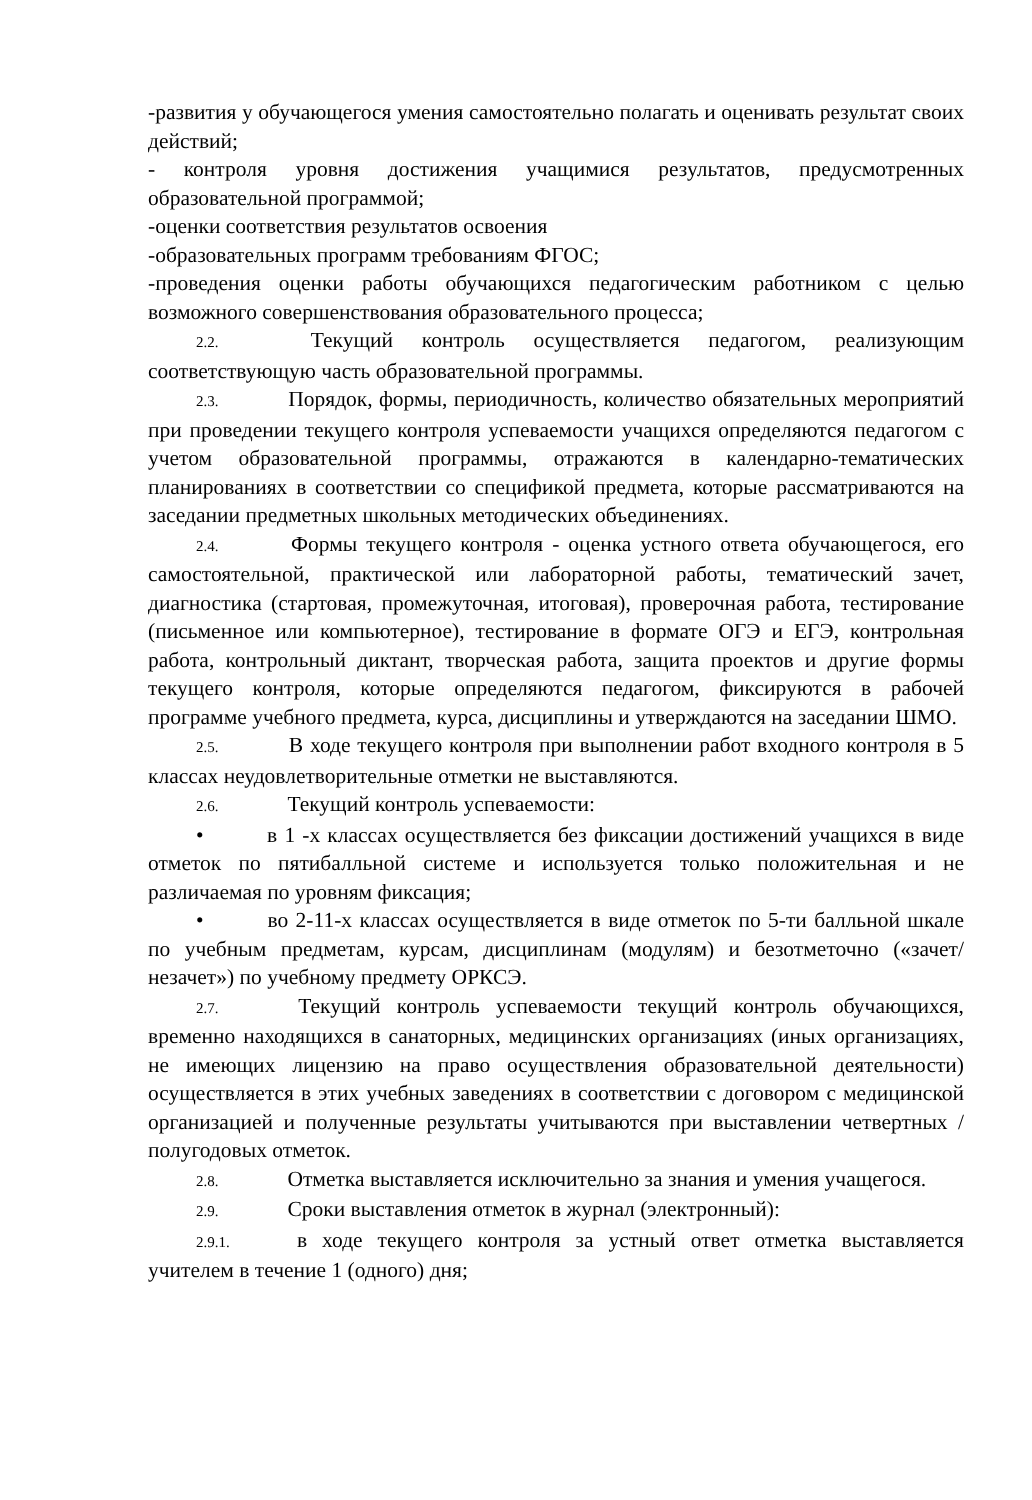-развития у обучающегося умения самостоятельно полагать и оценивать результат своих действий;
- контроля уровня достижения учащимися результатов, предусмотренных образовательной программой;
-оценки соответствия результатов освоения
-образовательных программ требованиям ФГОС;
-проведения оценки работы обучающихся педагогическим работником с целью возможного совершенствования образовательного процесса;
2.2. Текущий контроль осуществляется педагогом, реализующим соответствующую часть образовательной программы.
2.3. Порядок, формы, периодичность, количество обязательных мероприятий при проведении текущего контроля успеваемости учащихся определяются педагогом с учетом образовательной программы, отражаются в календарно-тематических планированиях в соответствии со спецификой предмета, которые рассматриваются на заседании предметных школьных методических объединениях.
2.4. Формы текущего контроля - оценка устного ответа обучающегося, его самостоятельной, практической или лабораторной работы, тематический зачет, диагностика (стартовая, промежуточная, итоговая), проверочная работа, тестирование (письменное или компьютерное), тестирование в формате ОГЭ и ЕГЭ, контрольная работа, контрольный диктант, творческая работа, защита проектов и другие формы текущего контроля, которые определяются педагогом, фиксируются в рабочей программе учебного предмета, курса, дисциплины и утверждаются на заседании ШМО.
2.5. В ходе текущего контроля при выполнении работ входного контроля в 5 классах неудовлетворительные отметки не выставляются.
2.6. Текущий контроль успеваемости:
• в 1 -х классах осуществляется без фиксации достижений учащихся в виде отметок по пятибалльной системе и используется только положительная и не различаемая по уровням фиксация;
• во 2-11-х классах осуществляется в виде отметок по 5-ти балльной шкале по учебным предметам, курсам, дисциплинам (модулям) и безотметочно («зачет/незачет») по учебному предмету ОРКСЭ.
2.7. Текущий контроль успеваемости текущий контроль обучающихся, временно находящихся в санаторных, медицинских организациях (иных организациях, не имеющих лицензию на право осуществления образовательной деятельности) осуществляется в этих учебных заведениях в соответствии с договором с медицинской организацией и полученные результаты учитываются при выставлении четвертных / полугодовых отметок.
2.8. Отметка выставляется исключительно за знания и умения учащегося.
2.9. Сроки выставления отметок в журнал (электронный):
2.9.1. в ходе текущего контроля за устный ответ отметка выставляется учителем в течение 1 (одного) дня;